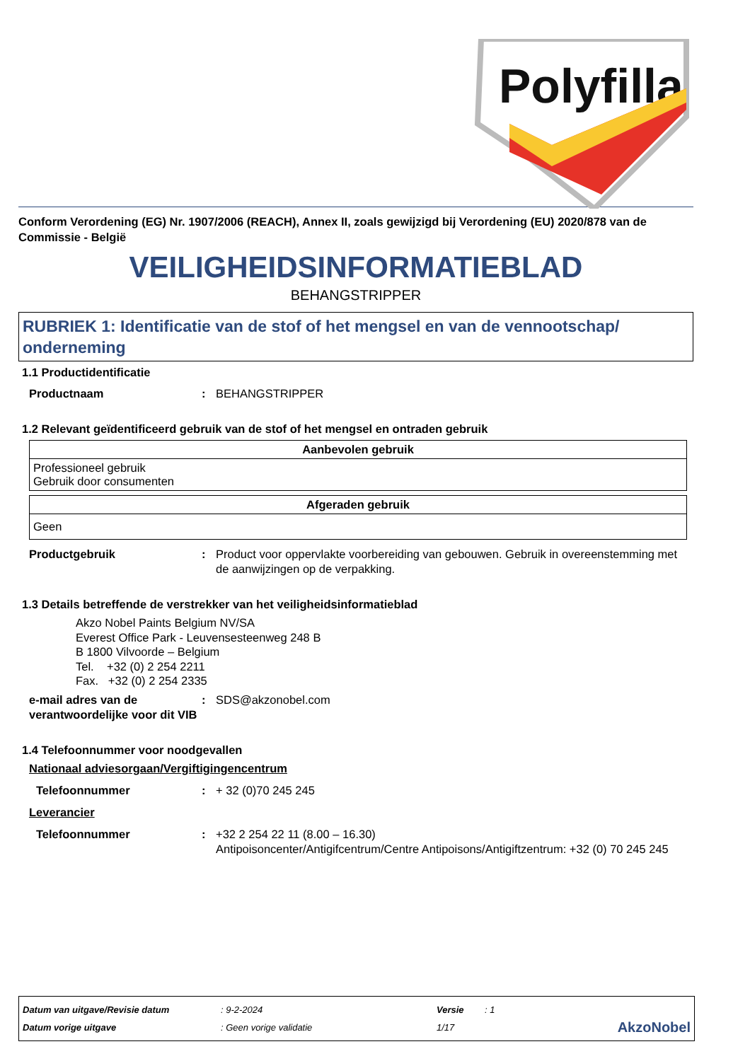Polyfilla
Conform Verordening (EG) Nr. 1907/2006 (REACH), Annex II, zoals gewijzigd bij Verordening (EU) 2020/878 van de Commissie - België
VEILIGHEIDSINFORMATIEBLAD
BEHANGSTRIPPER
RUBRIEK 1: Identificatie van de stof of het mengsel en van de vennootschap/ onderneming
1.1 Productidentificatie
Productnaam : BEHANGSTRIPPER
1.2 Relevant geïdentificeerd gebruik van de stof of het mengsel en ontraden gebruik
| Aanbevolen gebruik |
| --- |
| Professioneel gebruik Gebruik door consumenten |
| Afgeraden gebruik |
| --- |
| Geen |
Productgebruik : Product voor oppervlakte voorbereiding van gebouwen. Gebruik in overeenstemming met de aanwijzingen op de verpakking.
1.3 Details betreffende de verstrekker van het veiligheidsinformatieblad
Akzo Nobel Paints Belgium NV/SA
Everest Office Park - Leuvensesteenweg 248 B
B 1800 Vilvoorde – Belgium
Tel. +32 (0) 2 254 2211
Fax. +32 (0) 2 254 2335
e-mail adres van de verantwoordelijke voor dit VIB
: SDS@akzonobel.com
1.4 Telefoonnummer voor noodgevallen
Nationaal adviesorgaan/Vergiftigingencentrum
Telefoonnummer : + 32 (0)70 245 245
Leverancier
Telefoonnummer : +32 2 254 22 11 (8.00 – 16.30)
Antipoisoncenter/Antigifcentrum/Centre Antipoisons/Antigiftzentrum: +32 (0) 70 245 245
Datum van uitgave/Revisie datum: 9-2-2024 Versie: 1
Datum vorige uitgave: Geen vorige validatie 1/17 AkzoNobel